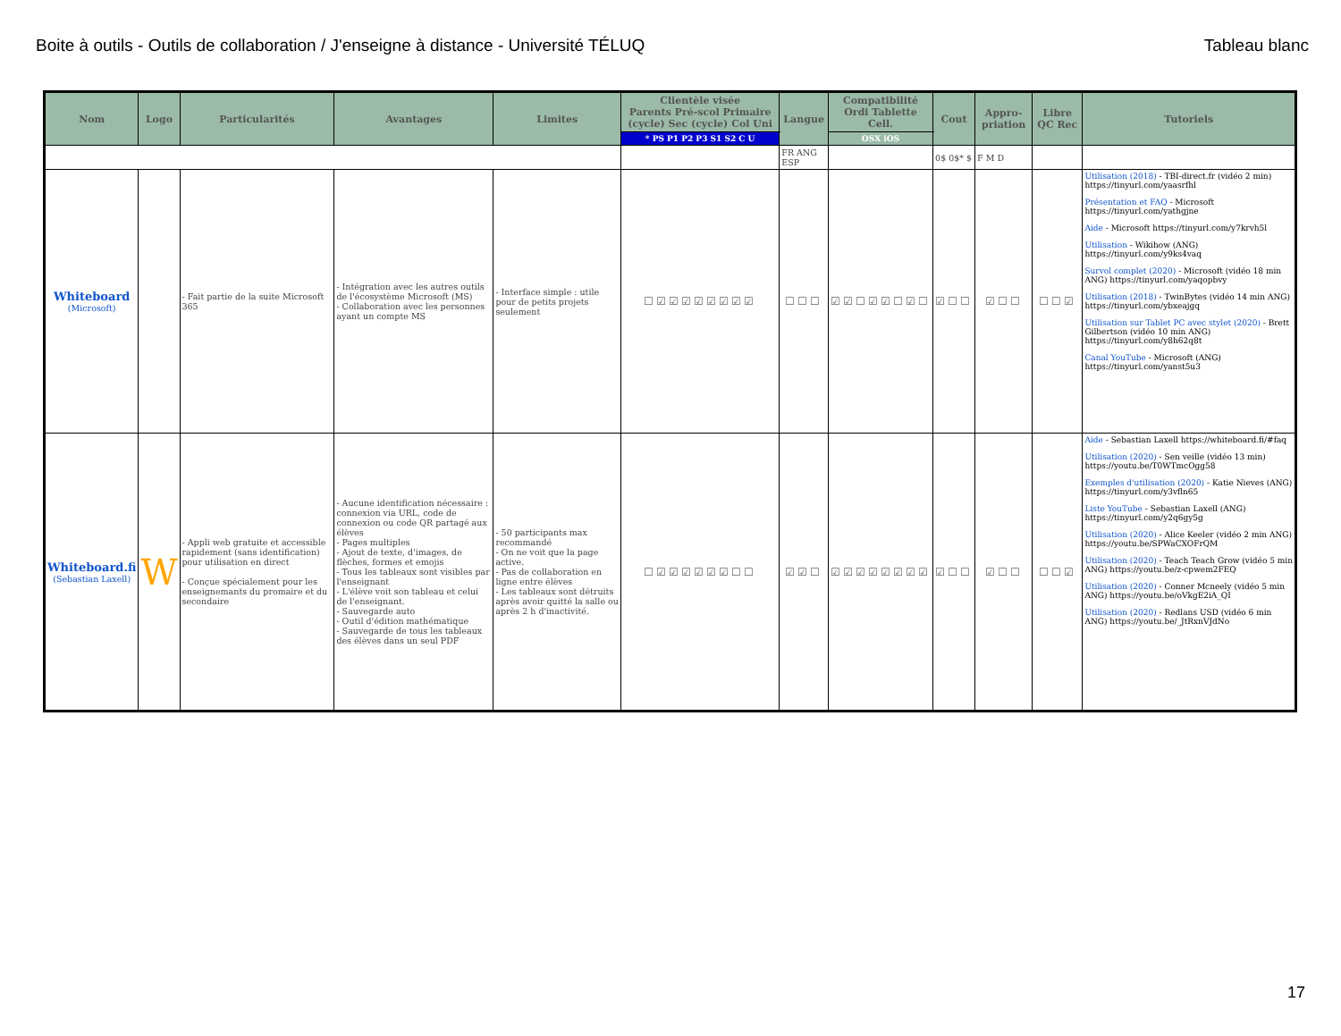Boite à outils - Outils de collaboration / J'enseigne à distance - Université TÉLUQ Tableau blanc
| Nom | Logo | Particularités | Avantages | Limites | Clientèle visée Parents Pré-scol Primaire (cycle) Sec (cycle) Col Uni | Langue | Compatibilité Ordi Tablette Cell. | Cout | Appro-priation | Libre QC Rec | Tutoriels |
| --- | --- | --- | --- | --- | --- | --- | --- | --- | --- | --- | --- |
| | | | | | * PS P1 P2 P3 S1 S2 C U | | OSX iOS | | | | |
| | | | | | | FR ANG ESP | | 0$ 0$* $ | F M D | | |
| Whiteboard (Microsoft) | | - Fait partie de la suite Microsoft 365 | - Intégration avec les autres outils de l'écosystème Microsoft (MS) - Collaboration avec les personnes ayant un compte MS | - Interface simple : utile pour de petits projets seulement | ☐☑☑☑☑☑☑☑☑ | ☐☐☐ | ☑☑☐☑☑☐☑☐ | ☑☐☐ | ☑☐☐ | ☐☐☑ | Utilisation (2018) - TBI-direct.fr (vidéo 2 min) https://tinyurl.com/yaasrfhl Présentation et FAQ - Microsoft https://tinyurl.com/yathgjne Aide - Microsoft https://tinyurl.com/y7krvh5l Utilisation - Wikihow (ANG) https://tinyurl.com/y9ks4vaq Survol complet (2020) - Microsoft (vidéo 18 min ANG) https://tinyurl.com/yaqopbvy Utilisation (2018) - TwinBytes (vidéo 14 min ANG) https://tinyurl.com/ybxeajgq Utilisation sur Tablet PC avec stylet (2020) - Brett Gilbertson (vidéo 10 min ANG) https://tinyurl.com/y8h62q8t Canal YouTube - Microsoft (ANG) https://tinyurl.com/yanst5u3 |
| Whiteboard.fi (Sebastian Laxell) | W | - Appli web gratuite et accessible rapidement (sans identification) pour utilisation en direct - Conçue spécialement pour les enseignemants du promaire et du secondaire | - Aucune identification nécessaire : connexion via URL, code de connexion ou code QR partagé aux élèves - Pages multiples - Ajout de texte, d'images, de flèches, formes et emojis - Tous les tableaux sont visibles par l'enseignant - L'élève voit son tableau et celui de l'enseignant. - Sauvegarde auto - Outil d'édition mathématique - Sauvegarde de tous les tableaux des élèves dans un seul PDF | - 50 participants max recommandé - On ne voit que la page active. - Pas de collaboration en ligne entre élèves - Les tableaux sont détruits après avoir quitté la salle ou après 2 h d'inactivité. | ☐☑☑☑☑☑☑☐☐ | ☑☑☐ | ☑☑☑☑☑☑☑☑ | ☑☐☐ | ☑☐☐ | ☐☐☑ | Aide - Sebastian Laxell https://whiteboard.fi/#faq Utilisation (2020) - Sen veille (vidéo 13 min) https://youtu.be/T0WTmcOgg58 Exemples d'utilisation (2020) - Katie Nieves (ANG) https://tinyurl.com/y3vfln65 Liste YouTube - Sebastian Laxell (ANG) https://tinyurl.com/y2q6gy5g Utilisation (2020) - Alice Keeler (vidéo 2 min ANG) https://youtu.be/SPWaCXOFrQM Utilisation (2020) - Teach Teach Grow (vidéo 5 min ANG) https://youtu.be/z-cpwem2FEQ Utilisation (2020) - Conner Mcneely (vidéo 5 min ANG) https://youtu.be/oVkgE2iA_QI Utilisation (2020) - Redlans USD (vidéo 6 min ANG) https://youtu.be/_JtRxnVJdNo |
17